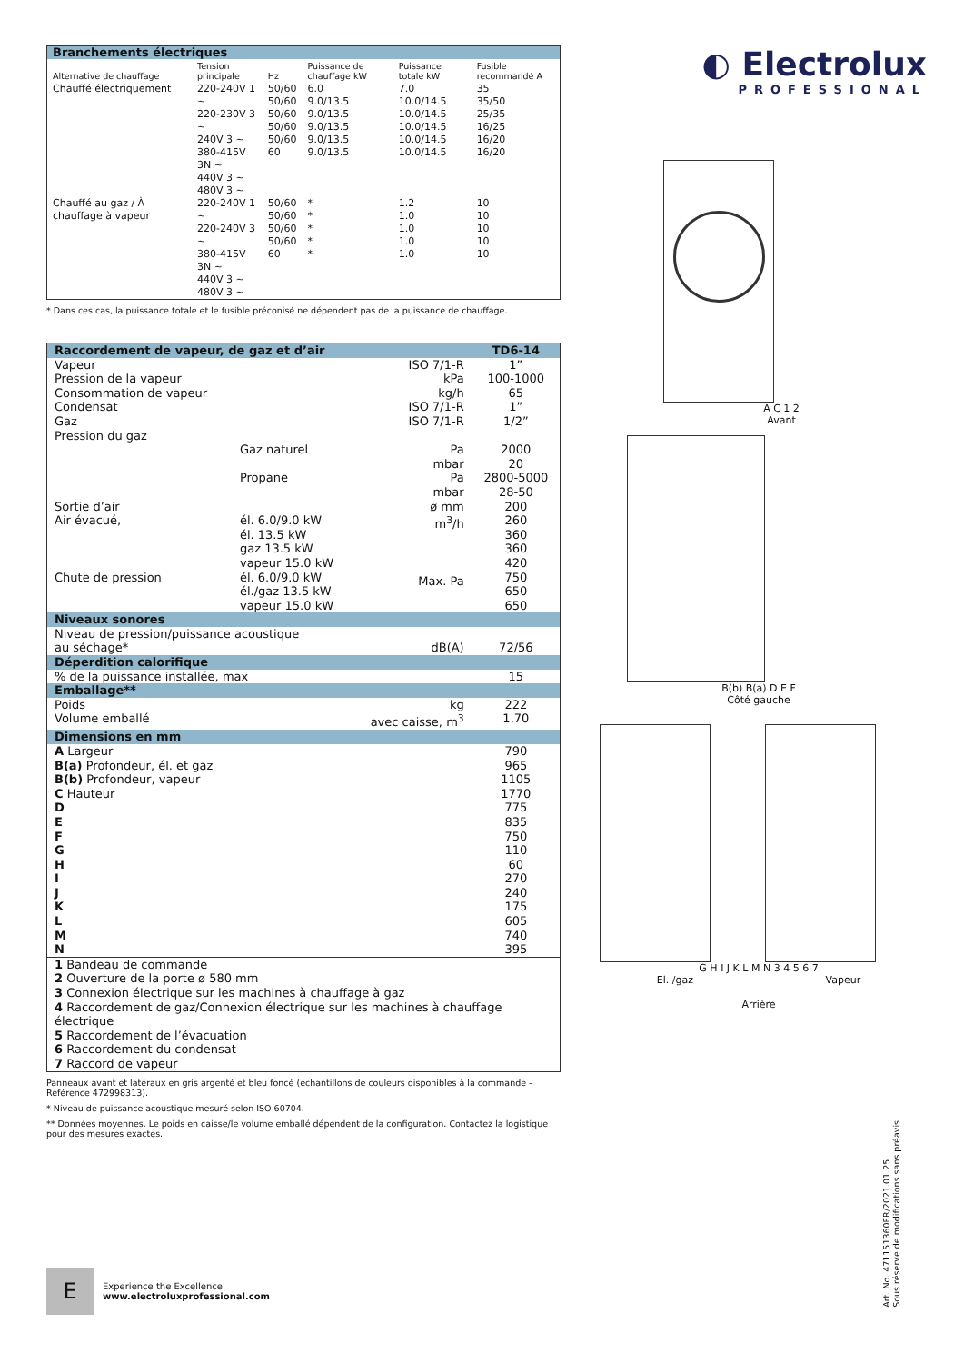| Branchements électriques | | | | | |
| Alternative de chauffage | Tension principale | Hz | Puissance de chauffage kW | Puissance totale kW | Fusible recommandé A |
| Chauffé électriquement | 220-240V 1 ~ 220-230V 3 ~ 240V 3 ~ 380-415V 3N ~ 440V 3 ~ 480V 3 ~ | 50/60 50/60 50/60 50/60 50/60 60 | 6.0 9.0/13.5 9.0/13.5 9.0/13.5 9.0/13.5 9.0/13.5 | 7.0 10.0/14.5 10.0/14.5 10.0/14.5 10.0/14.5 10.0/14.5 | 35 35/50 25/35 16/25 16/20 16/20 |
| Chauffé au gaz / À chauffage à vapeur | 220-240V 1 ~ 220-240V 3 ~ 380-415V 3N ~ 440V 3 ~ 480V 3 ~ | 50/60 50/60 50/60 50/60 60 | * * * * * | 1.2 1.0 1.0 1.0 1.0 | 10 10 10 10 10 |
* Dans ces cas, la puissance totale et le fusible préconisé ne dépendent pas de la puissance de chauffage.
| Raccordement de vapeur, de gaz et d’air | | | TD6-14 |
| Vapeur Pression de la vapeur Consommation de vapeur Condensat Gaz Pression du gaz Sortie d’air Air évacué, Chute de pression | Gaz naturel Propane él. 6.0/9.0 kW él. 13.5 kW gaz 13.5 kW vapeur 15.0 kW él. 6.0/9.0 kW él./gaz 13.5 kW vapeur 15.0 kW | ISO 7/1-R kPa kg/h ISO 7/1-R ISO 7/1-R Pa mbar Pa mbar ø mm m<sup>3</sup>/h Max. Pa | 1” 100-1000 65 1” 1/2” 2000 20 2800-5000 28-50 200 260 360 360 420 750 650 650 |
| Niveaux sonores | | | |
| Niveau de pression/puissance acoustique au séchage* | | dB(A) | 72/56 |
| Déperdition calorifique | | | |
| % de la puissance installée, max | | | 15 |
| Emballage** | | | |
| Poids Volume emballé | | kg avec caisse, m<sup>3</sup> | 222 1.70 |
| Dimensions en mm | | | |
| A Largeur B(a) Profondeur, él. et gaz B(b) Profondeur, vapeur C Hauteur D E F G H I J K L M N | | | 790 965 1105 1770 775 835 750 110 60 270 240 175 605 740 395 |
| 1 Bandeau de commande 2 Ouverture de la porte ø 580 mm 3 Connexion électrique sur les machines à chauffage à gaz 4 Raccordement de gaz/Connexion électrique sur les machines à chauffage électrique 5 Raccordement de l’évacuation 6 Raccordement du condensat 7 Raccord de vapeur | | | |
Panneaux avant et latéraux en gris argenté et bleu foncé (échantillons de couleurs disponibles à la commande - Référence 472998313).
* Niveau de puissance acoustique mesuré selon ISO 60704.
** Données moyennes. Le poids en caisse/le volume emballé dépendent de la configuration. Contactez la logistique pour des mesures exactes.
◐ Electrolux
PROFESSIONAL
A C 1 2
Avant
B(b) B(a) D E F
Côté gauche
G H I J K L M N 3 4 5 6 7
El. /gaz Vapeur
Arrière
Art. No. 471151360FR/2021.01.25
Sous réserve de modifications sans préavis.
E
Experience the Excellence
www.electroluxprofessional.com